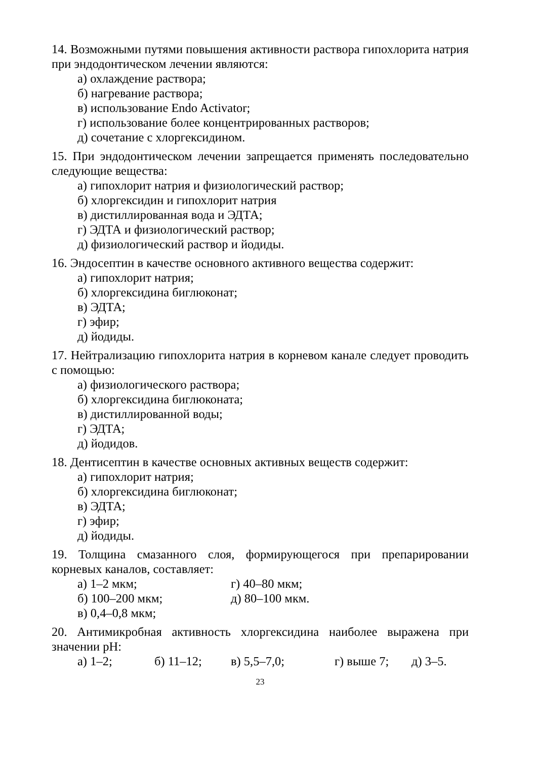14. Возможными путями повышения активности раствора гипохлорита натрия при эндодонтическом лечении являются:
а) охлаждение раствора;
б) нагревание раствора;
в) использование Endo Activator;
г) использование более концентрированных растворов;
д) сочетание с хлоргексидином.
15. При эндодонтическом лечении запрещается применять последовательно следующие вещества:
а) гипохлорит натрия и физиологический раствор;
б) хлоргексидин и гипохлорит натрия
в) дистиллированная вода и ЭДТА;
г) ЭДТА и физиологический раствор;
д) физиологический раствор и йодиды.
16. Эндосептин в качестве основного активного вещества содержит:
а) гипохлорит натрия;
б) хлоргексидина биглюконат;
в) ЭДТА;
г) эфир;
д) йодиды.
17. Нейтрализацию гипохлорита натрия в корневом канале следует проводить с помощью:
а) физиологического раствора;
б) хлоргексидина биглюконата;
в) дистиллированной воды;
г) ЭДТА;
д) йодидов.
18. Дентисептин в качестве основных активных веществ содержит:
а) гипохлорит натрия;
б) хлоргексидина биглюконат;
в) ЭДТА;
г) эфир;
д) йодиды.
19. Толщина смазанного слоя, формирующегося при препарировании корневых каналов, составляет:
а) 1–2 мкм; г) 40–80 мкм;
б) 100–200 мкм; д) 80–100 мкм.
в) 0,4–0,8 мкм;
20. Антимикробная активность хлоргексидина наиболее выражена при значении pH:
а) 1–2; б) 11–12; в) 5,5–7,0; г) выше 7; д) 3–5.
23